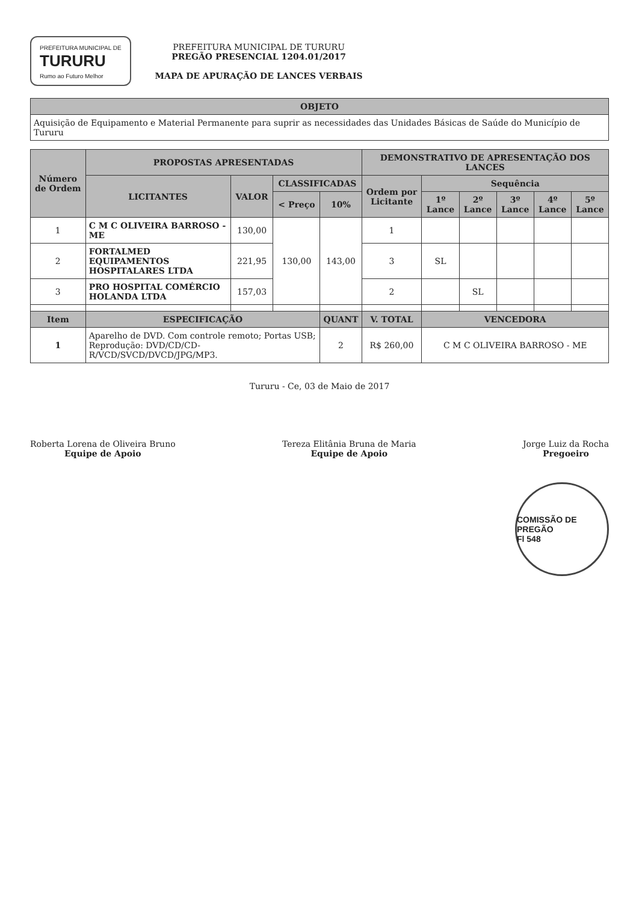PREFEITURA MUNICIPAL DE
TURURU
Rumo ao Futuro Melhor
PREFEITURA MUNICIPAL DE TURURU
PREGÃO PRESENCIAL 1204.01/2017
MAPA DE APURAÇÃO DE LANCES VERBAIS
| OBJETO |
| --- |
| Aquisição de Equipamento e Material Permanente para suprir as necessidades das Unidades Básicas de Saúde do Município de Tururu |
| Número de Ordem | PROPOSTAS APRESENTADAS | | | | DEMONSTRATIVO DE APRESENTAÇÃO DOS LANCES | | | | | |
| --- | --- | --- | --- | --- | --- | --- | --- | --- | --- | --- |
| | LICITANTES | VALOR | CLASSIFICADAS | | Ordem por Licitante | Sequência | | | | |
| | | | < Preço | 10% | | 1º Lance | 2º Lance | 3º Lance | 4º Lance | 5º Lance |
| 1 | C M C OLIVEIRA BARROSO - ME | 130,00 | 130,00 | 143,00 | 1 | | | | | |
| 2 | FORTALMED EQUIPAMENTOS HOSPITALARES LTDA | 221,95 | | | 3 | SL | | | | |
| 3 | PRO HOSPITAL COMÉRCIO HOLANDA LTDA | 157,03 | | | 2 | | SL | | | |
| Item | ESPECIFICAÇÃO | | | QUANT | V. TOTAL | VENCEDORA | | | | |
| 1 | Aparelho de DVD. Com controle remoto; Portas USB; Reprodução: DVD/CD/CD-R/VCD/SVCD/DVCD/JPG/MP3. | | | 2 | R$ 260,00 | C M C OLIVEIRA BARROSO - ME | | | | |
Tururu - Ce, 03 de Maio de 2017
Roberta Lorena de Oliveira Bruno
Equipe de Apoio
Tereza Elitânia Bruna de Maria
Equipe de Apoio
Jorge Luiz da Rocha
Pregoeiro
COMISSÃO DE PREGÃO
Fl 548